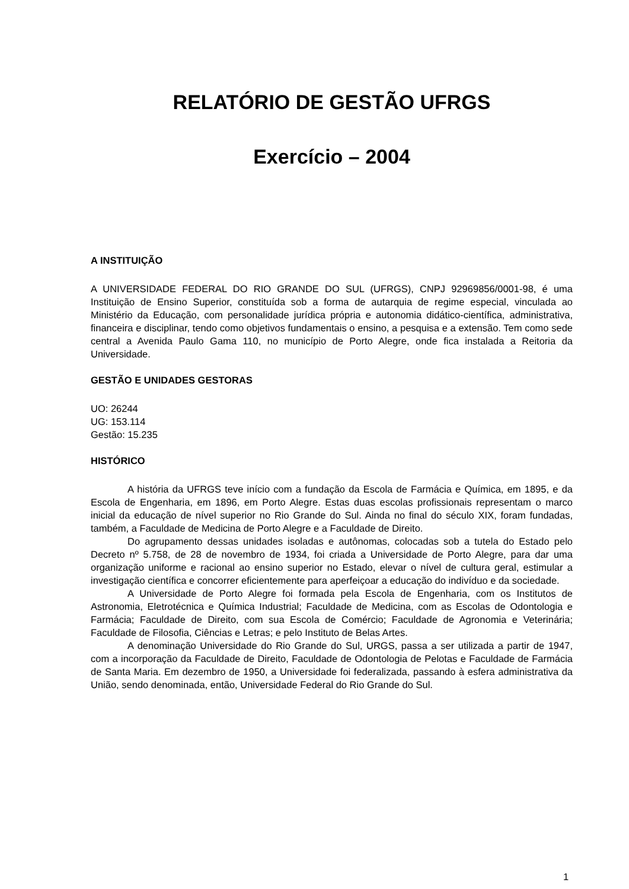RELATÓRIO DE GESTÃO UFRGS
Exercício – 2004
A INSTITUIÇÃO
A UNIVERSIDADE FEDERAL DO RIO GRANDE DO SUL (UFRGS), CNPJ 92969856/0001-98, é uma Instituição de Ensino Superior, constituída sob a forma de autarquia de regime especial, vinculada ao Ministério da Educação, com personalidade jurídica própria e autonomia didático-científica, administrativa, financeira e disciplinar, tendo como objetivos fundamentais o ensino, a pesquisa e a extensão. Tem como sede central a Avenida Paulo Gama 110, no município de Porto Alegre, onde fica instalada a Reitoria da Universidade.
GESTÃO E UNIDADES GESTORAS
UO: 26244
UG: 153.114
Gestão: 15.235
HISTÓRICO
A história da UFRGS teve início com a fundação da Escola de Farmácia e Química, em 1895, e da Escola de Engenharia, em 1896, em Porto Alegre. Estas duas escolas profissionais representam o marco inicial da educação de nível superior no Rio Grande do Sul. Ainda no final do século XIX, foram fundadas, também, a Faculdade de Medicina de Porto Alegre e a Faculdade de Direito.
Do agrupamento dessas unidades isoladas e autônomas, colocadas sob a tutela do Estado pelo Decreto nº 5.758, de 28 de novembro de 1934, foi criada a Universidade de Porto Alegre, para dar uma organização uniforme e racional ao ensino superior no Estado, elevar o nível de cultura geral, estimular a investigação científica e concorrer eficientemente para aperfeiçoar a educação do indivíduo e da sociedade.
A Universidade de Porto Alegre foi formada pela Escola de Engenharia, com os Institutos de Astronomia, Eletrotécnica e Química Industrial; Faculdade de Medicina, com as Escolas de Odontologia e Farmácia; Faculdade de Direito, com sua Escola de Comércio; Faculdade de Agronomia e Veterinária; Faculdade de Filosofia, Ciências e Letras; e pelo Instituto de Belas Artes.
A denominação Universidade do Rio Grande do Sul, URGS, passa a ser utilizada a partir de 1947, com a incorporação da Faculdade de Direito, Faculdade de Odontologia de Pelotas e Faculdade de Farmácia de Santa Maria. Em dezembro de 1950, a Universidade foi federalizada, passando à esfera administrativa da União, sendo denominada, então, Universidade Federal do Rio Grande do Sul.
1